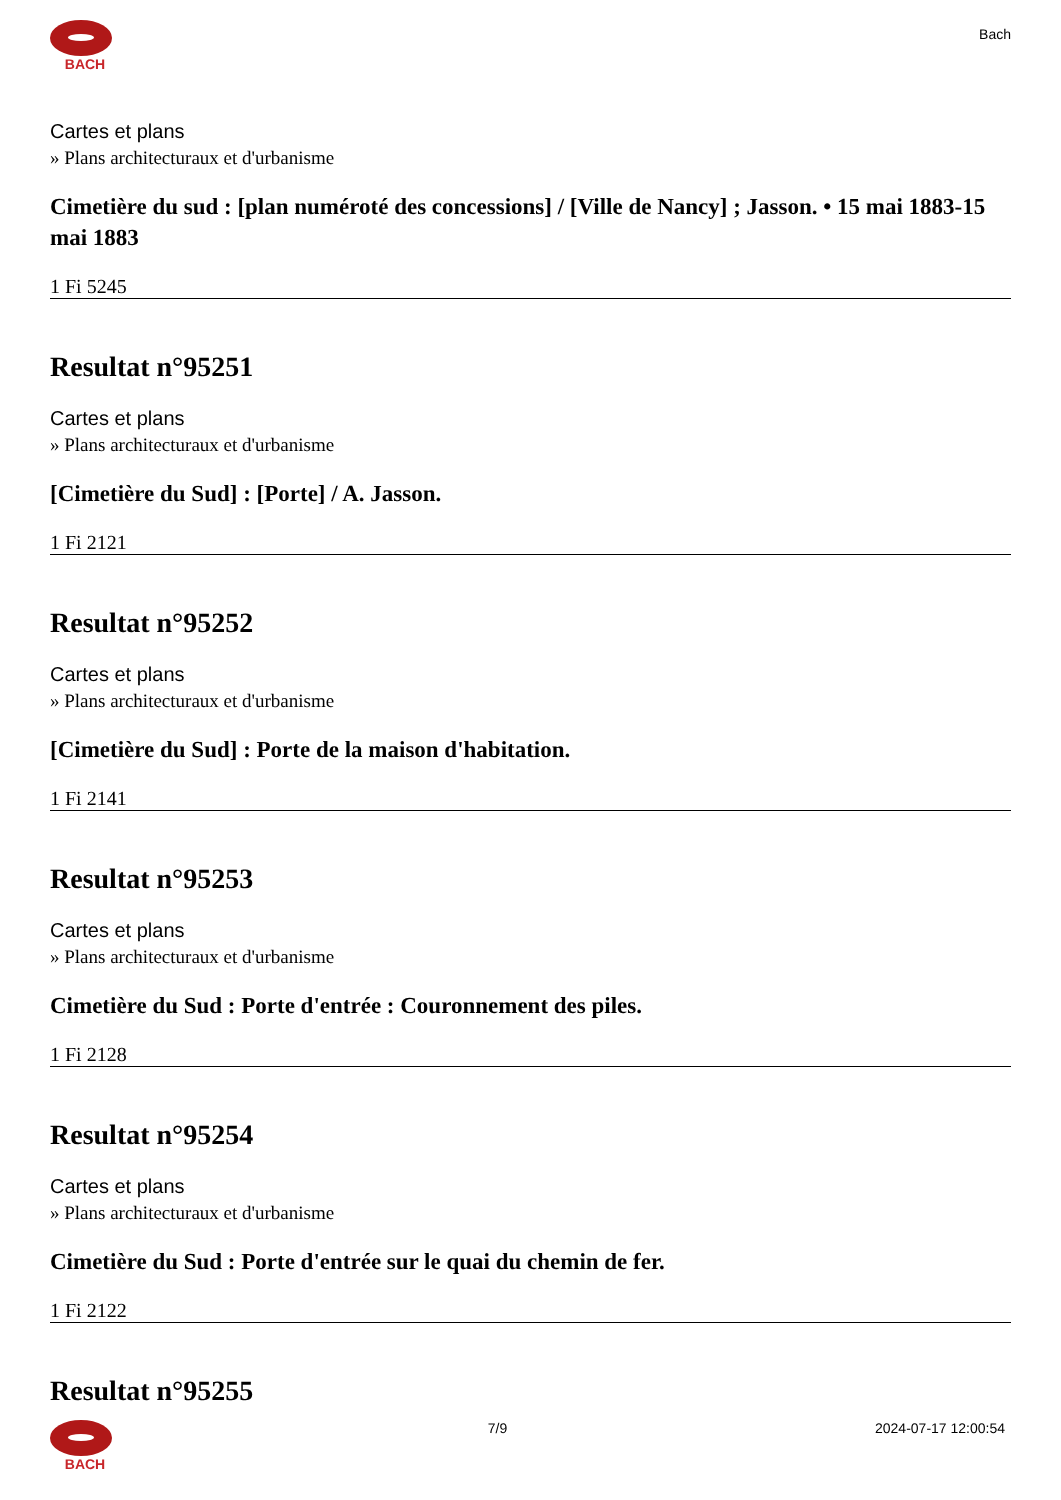BACH
Bach
Cartes et plans
» Plans architecturaux et d'urbanisme
Cimetière du sud : [plan numéroté des concessions] / [Ville de Nancy] ; Jasson. • 15 mai 1883-15 mai 1883
1 Fi 5245
Resultat n°95251
Cartes et plans
» Plans architecturaux et d'urbanisme
[Cimetière du Sud] : [Porte] / A. Jasson.
1 Fi 2121
Resultat n°95252
Cartes et plans
» Plans architecturaux et d'urbanisme
[Cimetière du Sud] : Porte de la maison d'habitation.
1 Fi 2141
Resultat n°95253
Cartes et plans
» Plans architecturaux et d'urbanisme
Cimetière du Sud : Porte d'entrée : Couronnement des piles.
1 Fi 2128
Resultat n°95254
Cartes et plans
» Plans architecturaux et d'urbanisme
Cimetière du Sud : Porte d'entrée sur le quai du chemin de fer.
1 Fi 2122
Resultat n°95255
BACH 7/9 2024-07-17 12:00:54